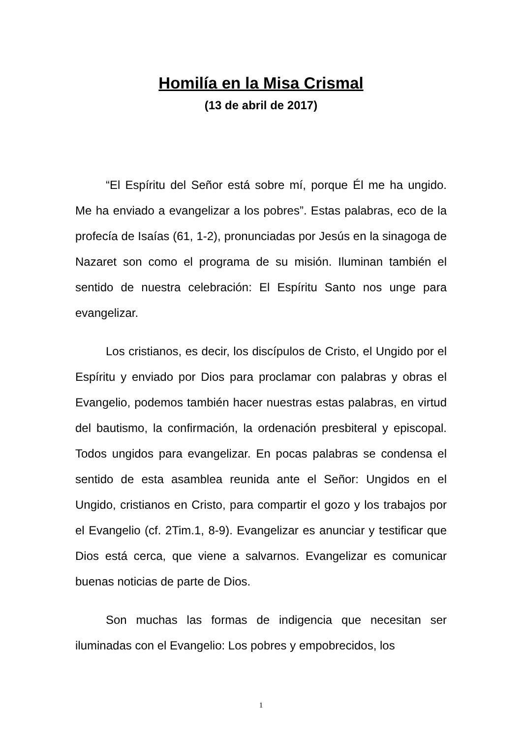Homilía en la Misa Crismal
(13 de abril de 2017)
“El Espíritu del Señor está sobre mí, porque Él me ha ungido. Me ha enviado a evangelizar a los pobres”. Estas palabras, eco de la profecía de Isaías (61, 1-2), pronunciadas por Jesús en la sinagoga de Nazaret son como el programa de su misión. Iluminan también el sentido de nuestra celebración: El Espíritu Santo nos unge para evangelizar.
Los cristianos, es decir, los discípulos de Cristo, el Ungido por el Espíritu y enviado por Dios para proclamar con palabras y obras el Evangelio, podemos también hacer nuestras estas palabras, en virtud del bautismo, la confirmación, la ordenación presbiteral y episcopal. Todos ungidos para evangelizar. En pocas palabras se condensa el sentido de esta asamblea reunida ante el Señor: Ungidos en el Ungido, cristianos en Cristo, para compartir el gozo y los trabajos por el Evangelio (cf. 2Tim.1, 8-9). Evangelizar es anunciar y testificar que Dios está cerca, que viene a salvarnos. Evangelizar es comunicar buenas noticias de parte de Dios.
Son muchas las formas de indigencia que necesitan ser iluminadas con el Evangelio: Los pobres y empobrecidos, los
1